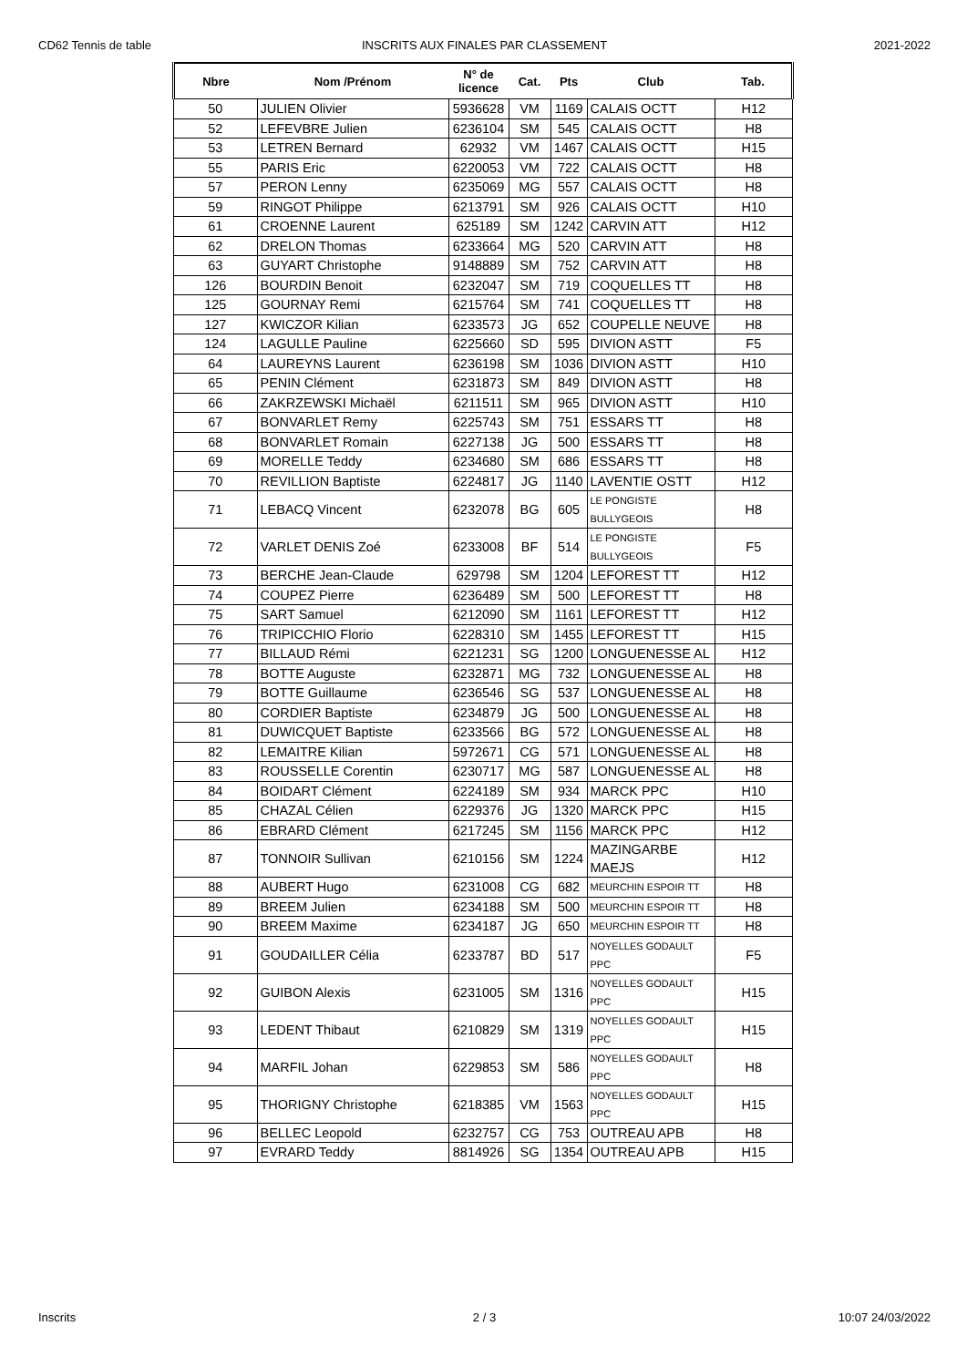CD62 Tennis de table INSCRITS AUX FINALES PAR CLASSEMENT
2021-2022
| Nbre | Nom /Prénom | N° de licence | Cat. | Pts | Club | Tab. |
| --- | --- | --- | --- | --- | --- | --- |
| 50 | JULIEN Olivier | 5936628 | VM | 1169 | CALAIS OCTT | H12 |
| 52 | LEFEVBRE Julien | 6236104 | SM | 545 | CALAIS OCTT | H8 |
| 53 | LETREN Bernard | 62932 | VM | 1467 | CALAIS OCTT | H15 |
| 55 | PARIS Eric | 6220053 | VM | 722 | CALAIS OCTT | H8 |
| 57 | PERON Lenny | 6235069 | MG | 557 | CALAIS OCTT | H8 |
| 59 | RINGOT Philippe | 6213791 | SM | 926 | CALAIS OCTT | H10 |
| 61 | CROENNE Laurent | 625189 | SM | 1242 | CARVIN ATT | H12 |
| 62 | DRELON Thomas | 6233664 | MG | 520 | CARVIN ATT | H8 |
| 63 | GUYART Christophe | 9148889 | SM | 752 | CARVIN ATT | H8 |
| 126 | BOURDIN Benoit | 6232047 | SM | 719 | COQUELLES TT | H8 |
| 125 | GOURNAY Remi | 6215764 | SM | 741 | COQUELLES TT | H8 |
| 127 | KWICZOR Kilian | 6233573 | JG | 652 | COUPELLE NEUVE | H8 |
| 124 | LAGULLE Pauline | 6225660 | SD | 595 | DIVION ASTT | F5 |
| 64 | LAUREYNS Laurent | 6236198 | SM | 1036 | DIVION ASTT | H10 |
| 65 | PENIN Clément | 6231873 | SM | 849 | DIVION ASTT | H8 |
| 66 | ZAKRZEWSKI Michaël | 6211511 | SM | 965 | DIVION ASTT | H10 |
| 67 | BONVARLET Remy | 6225743 | SM | 751 | ESSARS TT | H8 |
| 68 | BONVARLET Romain | 6227138 | JG | 500 | ESSARS TT | H8 |
| 69 | MORELLE Teddy | 6234680 | SM | 686 | ESSARS TT | H8 |
| 70 | REVILLION Baptiste | 6224817 | JG | 1140 | LAVENTIE OSTT | H12 |
| 71 | LEBACQ Vincent | 6232078 | BG | 605 | LE PONGISTE BULLYGEOIS | H8 |
| 72 | VARLET DENIS Zoé | 6233008 | BF | 514 | LE PONGISTE BULLYGEOIS | F5 |
| 73 | BERCHE Jean-Claude | 629798 | SM | 1204 | LEFOREST TT | H12 |
| 74 | COUPEZ Pierre | 6236489 | SM | 500 | LEFOREST TT | H8 |
| 75 | SART Samuel | 6212090 | SM | 1161 | LEFOREST TT | H12 |
| 76 | TRIPICCHIO Florio | 6228310 | SM | 1455 | LEFOREST TT | H15 |
| 77 | BILLAUD Rémi | 6221231 | SG | 1200 | LONGUENESSE AL | H12 |
| 78 | BOTTE Auguste | 6232871 | MG | 732 | LONGUENESSE AL | H8 |
| 79 | BOTTE Guillaume | 6236546 | SG | 537 | LONGUENESSE AL | H8 |
| 80 | CORDIER Baptiste | 6234879 | JG | 500 | LONGUENESSE AL | H8 |
| 81 | DUWICQUET Baptiste | 6233566 | BG | 572 | LONGUENESSE AL | H8 |
| 82 | LEMAITRE Kilian | 5972671 | CG | 571 | LONGUENESSE AL | H8 |
| 83 | ROUSSELLE Corentin | 6230717 | MG | 587 | LONGUENESSE AL | H8 |
| 84 | BOIDART Clément | 6224189 | SM | 934 | MARCK PPC | H10 |
| 85 | CHAZAL Célien | 6229376 | JG | 1320 | MARCK PPC | H15 |
| 86 | EBRARD Clément | 6217245 | SM | 1156 | MARCK PPC | H12 |
| 87 | TONNOIR Sullivan | 6210156 | SM | 1224 | MAZINGARBE MAEJS | H12 |
| 88 | AUBERT Hugo | 6231008 | CG | 682 | MEURCHIN ESPOIR TT | H8 |
| 89 | BREEM Julien | 6234188 | SM | 500 | MEURCHIN ESPOIR TT | H8 |
| 90 | BREEM Maxime | 6234187 | JG | 650 | MEURCHIN ESPOIR TT | H8 |
| 91 | GOUDAILLER Célia | 6233787 | BD | 517 | NOYELLES GODAULT PPC | F5 |
| 92 | GUIBON Alexis | 6231005 | SM | 1316 | NOYELLES GODAULT PPC | H15 |
| 93 | LEDENT Thibaut | 6210829 | SM | 1319 | NOYELLES GODAULT PPC | H15 |
| 94 | MARFIL Johan | 6229853 | SM | 586 | NOYELLES GODAULT PPC | H8 |
| 95 | THORIGNY Christophe | 6218385 | VM | 1563 | NOYELLES GODAULT PPC | H15 |
| 96 | BELLEC Leopold | 6232757 | CG | 753 | OUTREAU APB | H8 |
| 97 | EVRARD Teddy | 8814926 | SG | 1354 | OUTREAU APB | H15 |
Inscrits 2 / 3 10:07 24/03/2022